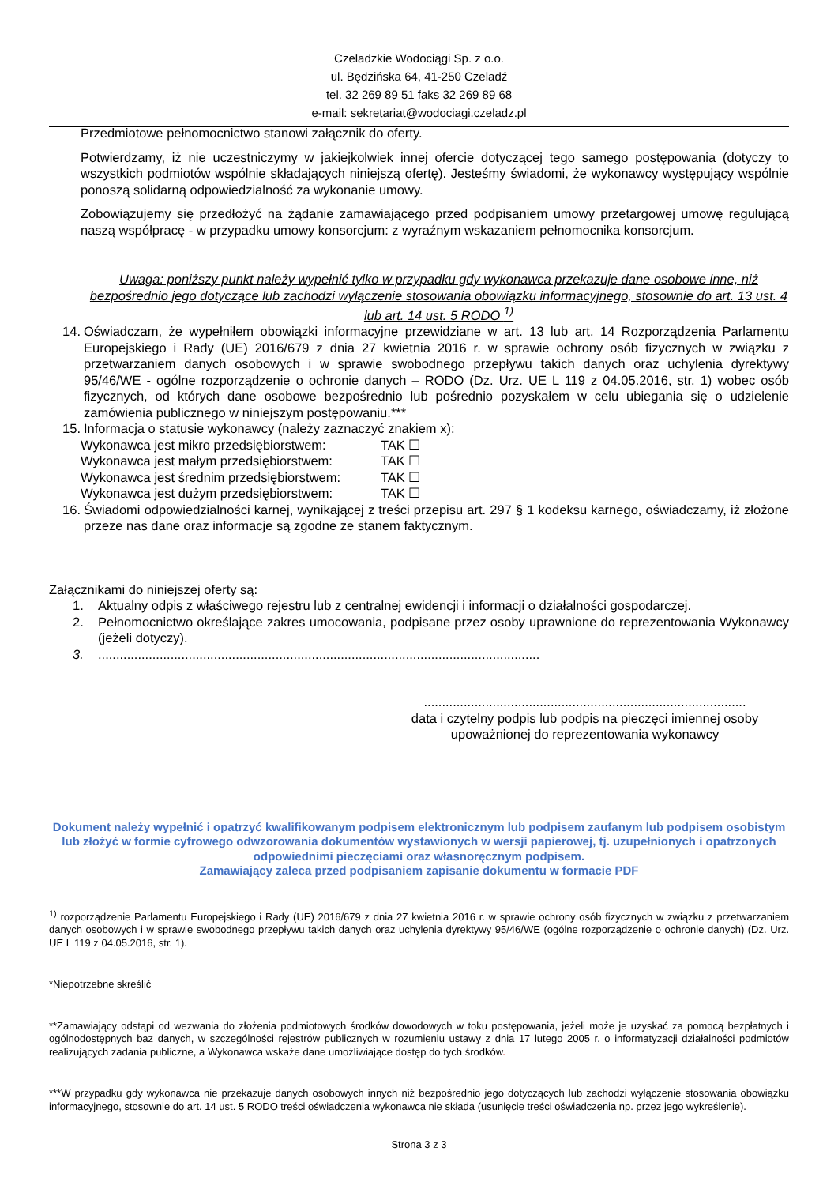Czeladzkie Wodociągi Sp. z o.o.
ul. Będzińska 64, 41-250 Czeladź
tel. 32 269 89 51 faks 32 269 89 68
e-mail: sekretariat@wodociagi.czeladz.pl
Przedmiotowe pełnomocnictwo stanowi załącznik do oferty.
Potwierdzamy, iż nie uczestniczymy w jakiejkolwiek innej ofercie dotyczącej tego samego postępowania (dotyczy to wszystkich podmiotów wspólnie składających niniejszą ofertę). Jesteśmy świadomi, że wykonawcy występujący wspólnie ponoszą solidarną odpowiedzialność za wykonanie umowy.
Zobowiązujemy się przedłożyć na żądanie zamawiającego przed podpisaniem umowy przetargowej umowę regulującą naszą współpracę - w przypadku umowy konsorcjum: z wyraźnym wskazaniem pełnomocnika konsorcjum.
Uwaga: poniższy punkt należy wypełnić tylko w przypadku gdy wykonawca przekazuje dane osobowe inne, niż bezpośrednio jego dotyczące lub zachodzi wyłączenie stosowania obowiązku informacyjnego, stosownie do art. 13 ust. 4 lub art. 14 ust. 5 RODO <sup>1)</sup>
14. Oświadczam, że wypełniłem obowiązki informacyjne przewidziane w art. 13 lub art. 14 Rozporządzenia Parlamentu Europejskiego i Rady (UE) 2016/679 z dnia 27 kwietnia 2016 r. w sprawie ochrony osób fizycznych w związku z przetwarzaniem danych osobowych i w sprawie swobodnego przepływu takich danych oraz uchylenia dyrektywy 95/46/WE - ogólne rozporządzenie o ochronie danych – RODO (Dz. Urz. UE L 119 z 04.05.2016, str. 1) wobec osób fizycznych, od których dane osobowe bezpośrednio lub pośrednio pozyskałem w celu ubiegania się o udzielenie zamówienia publicznego w niniejszym postępowaniu.***
15. Informacja o statusie wykonawcy (należy zaznaczyć znakiem x):
Wykonawca jest mikro przedsiębiorstwem: TAK ☐
Wykonawca jest małym przedsiębiorstwem: TAK ☐
Wykonawca jest średnim przedsiębiorstwem: TAK ☐
Wykonawca jest dużym przedsiębiorstwem: TAK ☐
16. Świadomi odpowiedzialności karnej, wynikającej z treści przepisu art. 297 § 1 kodeksu karnego, oświadczamy, iż złożone przeze nas dane oraz informacje są zgodne ze stanem faktycznym.
Załącznikami do niniejszej oferty są:
1. Aktualny odpis z właściwego rejestru lub z centralnej ewidencji i informacji o działalności gospodarczej.
2. Pełnomocnictwo określające zakres umocowania, podpisane przez osoby uprawnione do reprezentowania Wykonawcy (jeżeli dotyczy).
3. ..........................................................................................................................
.........................................................................................
data i czytelny podpis lub podpis na pieczęci imiennej osoby
upoważnionej do reprezentowania wykonawcy
Dokument należy wypełnić i opatrzyć kwalifikowanym podpisem elektronicznym lub podpisem zaufanym lub podpisem osobistym lub złożyć w formie cyfrowego odwzorowania dokumentów wystawionych w wersji papierowej, tj. uzupełnionych i opatrzonych odpowiednimi pieczęciami oraz własnoręcznym podpisem.
Zamawiający zaleca przed podpisaniem zapisanie dokumentu w formacie PDF
<sup>1)</sup> rozporządzenie Parlamentu Europejskiego i Rady (UE) 2016/679 z dnia 27 kwietnia 2016 r. w sprawie ochrony osób fizycznych w związku z przetwarzaniem danych osobowych i w sprawie swobodnego przepływu takich danych oraz uchylenia dyrektywy 95/46/WE (ogólne rozporządzenie o ochronie danych) (Dz. Urz. UE L 119 z 04.05.2016, str. 1).
*Niepotrzebne skreślić
**Zamawiający odstąpi od wezwania do złożenia podmiotowych środków dowodowych w toku postępowania, jeżeli może je uzyskać za pomocą bezpłatnych i ogólnodostępnych baz danych, w szczególności rejestrów publicznych w rozumieniu ustawy z dnia 17 lutego 2005 r. o informatyzacji działalności podmiotów realizujących zadania publiczne, a Wykonawca wskaże dane umożliwiające dostęp do tych środków.
***W przypadku gdy wykonawca nie przekazuje danych osobowych innych niż bezpośrednio jego dotyczących lub zachodzi wyłączenie stosowania obowiązku informacyjnego, stosownie do art. 14 ust. 5 RODO treści oświadczenia wykonawca nie składa (usunięcie treści oświadczenia np. przez jego wykreślenie).
Strona 3 z 3